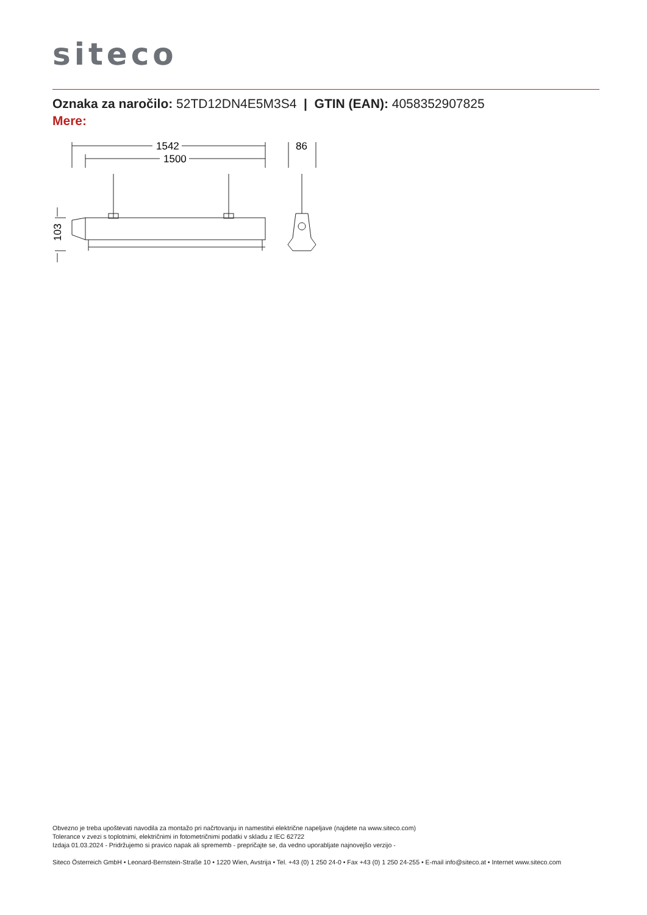siteco
Oznaka za naročilo: 52TD12DN4E5M3S4 | GTIN (EAN): 4058352907825
Mere:
1542
1500
86
103
Obvezno je treba upoštevati navodila za montažo pri načrtovanju in namestitvi električne napeljave (najdete na www.siteco.com)
Tolerance v zvezi s toplotnimi, električnimi in fotometričnimi podatki v skladu z IEC 62722
Izdaja 01.03.2024 - Pridržujemo si pravico napak ali sprememb - prepričajte se, da vedno uporabljate najnovejšo verzijo -
Siteco Österreich GmbH • Leonard-Bernstein-Straße 10 • 1220 Wien, Avstrija • Tel. +43 (0) 1 250 24-0 • Fax +43 (0) 1 250 24-255 • E-mail info@siteco.at • Internet www.siteco.com